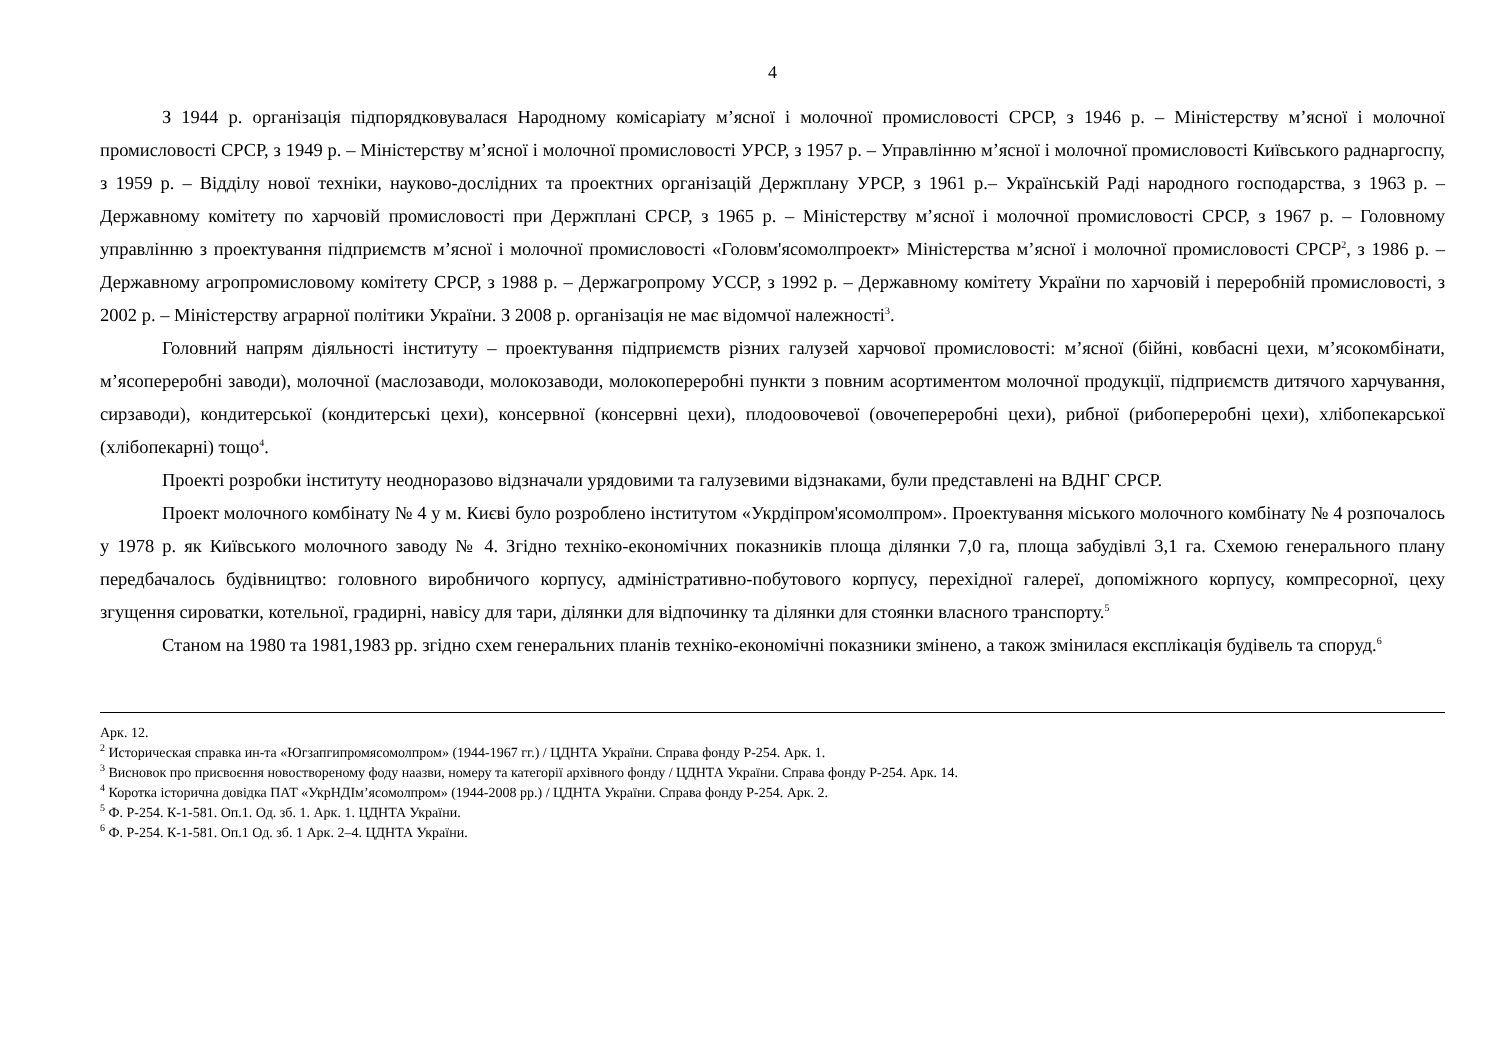4
З 1944 р. організація підпорядковувалася Народному комісаріату м’ясної і молочної промисловості СРСР, з 1946 р. – Міністерству м’ясної і молочної промисловості СРСР, з 1949 р. – Міністерству м’ясної і молочної промисловості УРСР, з 1957 р. – Управлінню м’ясної і молочної промисловості Київського раднаргоспу, з 1959 р. – Відділу нової техніки, науково-дослідних та проектних організацій Держплану УРСР, з 1961 р.– Українській Раді народного господарства, з 1963 р. – Державному комітету по харчовій промисловості при Держплані СРСР, з 1965 р. – Міністерству м’ясної і молочної промисловості СРСР, з 1967 р. – Головному управлінню з проектування підприємств м’ясної і молочної промисловості «Головм'ясомолпроект» Міністерства м’ясної і молочної промисловості СРСР<sup>2</sup>, з 1986 р. – Державному агропромисловому комітету СРСР, з 1988 р. – Держагропрому УССР, з 1992 р. – Державному комітету України по харчовій і переробній промисловості, з 2002 р. – Міністерству аграрної політики України. З 2008 р. організація не має відомчої належності<sup>3</sup>.
Головний напрям діяльності інституту – проектування підприємств різних галузей харчової промисловості: м’ясної (бійні, ковбасні цехи, м’ясокомбінати, м’ясопереробні заводи), молочної (маслозаводи, молокозаводи, молокопереробні пункти з повним асортиментом молочної продукції, підприємств дитячого харчування, сирзаводи), кондитерської (кондитерські цехи), консервної (консервні цехи), плодоовочевої (овочепереробні цехи), рибної (рибопереробні цехи), хлібопекарської (хлібопекарні) тощо<sup>4</sup>.
Проекті розробки інституту неодноразово відзначали урядовими та галузевими відзнаками, були представлені на ВДНГ СРСР.
Проект молочного комбінату № 4 у м. Києві було розроблено інститутом «Укрдіпром'ясомолпром». Проектування міського молочного комбінату № 4 розпочалось у 1978 р. як Київського молочного заводу № 4. Згідно техніко-економічних показників площа ділянки 7,0 га, площа забудівлі 3,1 га. Схемою генерального плану передбачалось будівництво: головного виробничого корпусу, адміністративно-побутового корпусу, перехідної галереї, допоміжного корпусу, компресорної, цеху згущення сироватки, котельної, градирні, навісу для тари, ділянки для відпочинку та ділянки для стоянки власного транспорту.<sup>5</sup>
Станом на 1980 та 1981,1983 рр. згідно схем генеральних планів техніко-економічні показники змінено, а також змінилася експлікація будівель та споруд.<sup>6</sup>
Арк. 12.
<sup>2</sup> Историческая справка ин-та «Югзапгипромясомолпром» (1944-1967 гг.) / ЦДНТА України. Справа фонду Р-254. Арк. 1.
<sup>3</sup> Висновок про присвоєння новоствореному фоду наазви, номеру та категорії архівного фонду / ЦДНТА України. Справа фонду Р-254. Арк. 14.
<sup>4</sup> Коротка історична довідка ПАТ «УкрНДІм’ясомолпром» (1944-2008 рр.) / ЦДНТА України. Справа фонду Р-254. Арк. 2.
<sup>5</sup> Ф. Р-254. К-1-581. Оп.1. Од. зб. 1. Арк. 1. ЦДНТА України.
<sup>6</sup> Ф. Р-254. К-1-581. Оп.1 Од. зб. 1 Арк. 2–4. ЦДНТА України.